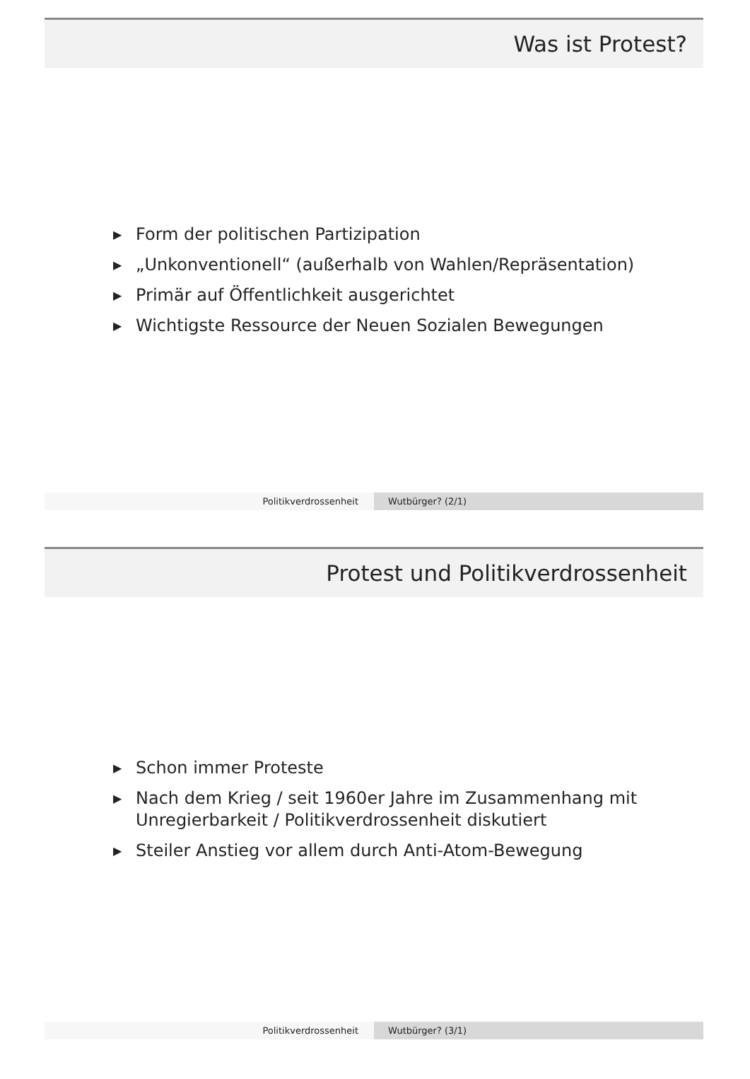Was ist Protest?
▶ Form der politischen Partizipation
▶ „Unkonventionell“ (außerhalb von Wahlen/Repräsentation)
▶ Primär auf Öffentlichkeit ausgerichtet
▶ Wichtigste Ressource der Neuen Sozialen Bewegungen
Politikverdrossenheit Wutbürger? (2/1)
Protest und Politikverdrossenheit
▶ Schon immer Proteste
▶ Nach dem Krieg / seit 1960er Jahre im Zusammenhang mit
Unregierbarkeit / Politikverdrossenheit diskutiert
▶ Steiler Anstieg vor allem durch Anti-Atom-Bewegung
Politikverdrossenheit Wutbürger? (3/1)